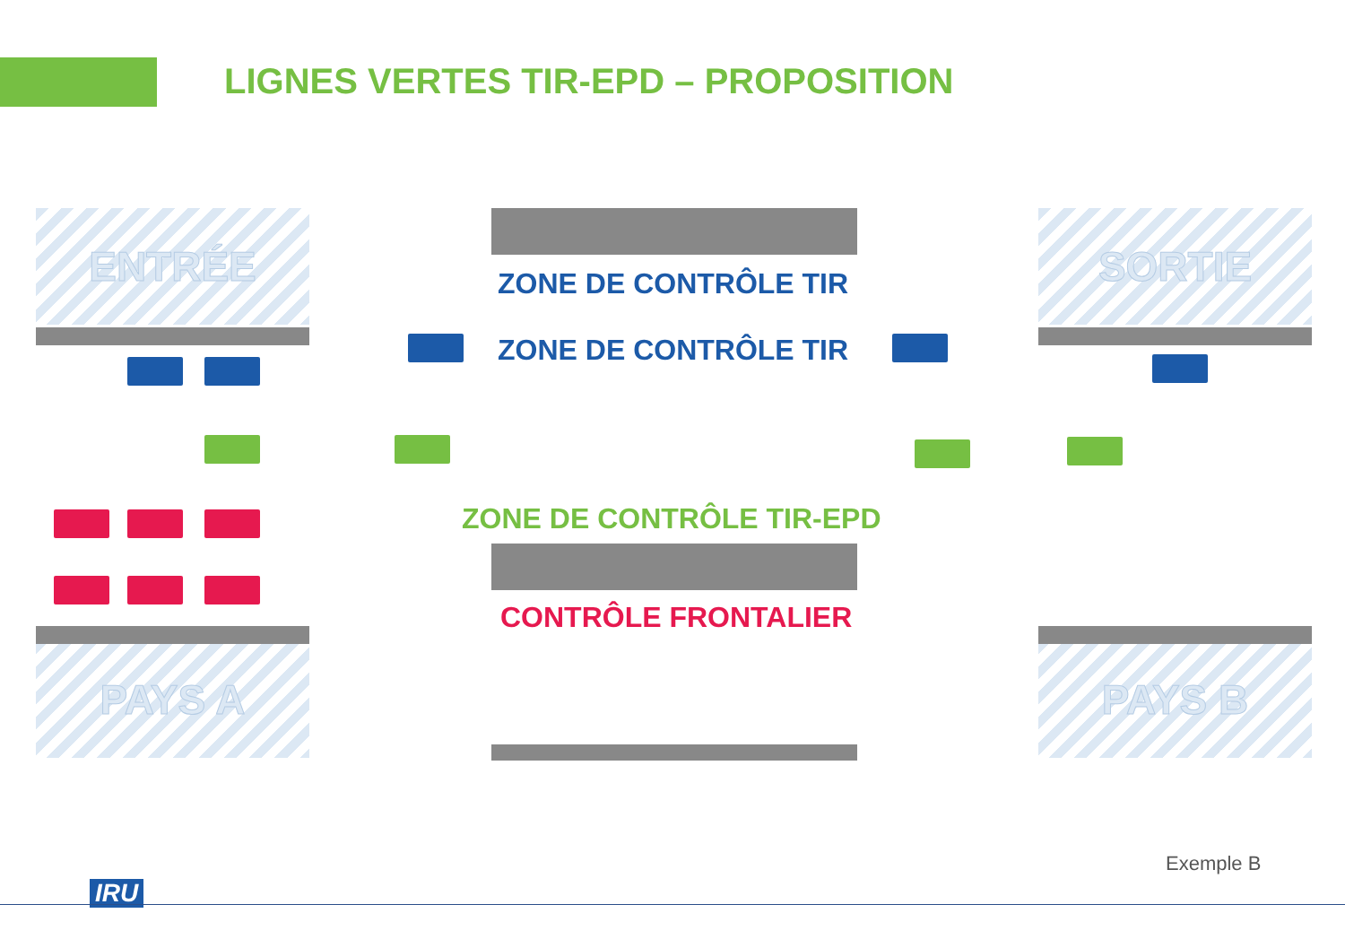LIGNES VERTES TIR-EPD – PROPOSITION
ENTRÉE SORTIE
PAYS A PAYS B
ZONE DE CONTRÔLE TIR
ZONE DE CONTRÔLE TIR
ZONE DE CONTRÔLE TIR-EPD
CONTRÔLE FRONTALIER
Exemple B
IRU